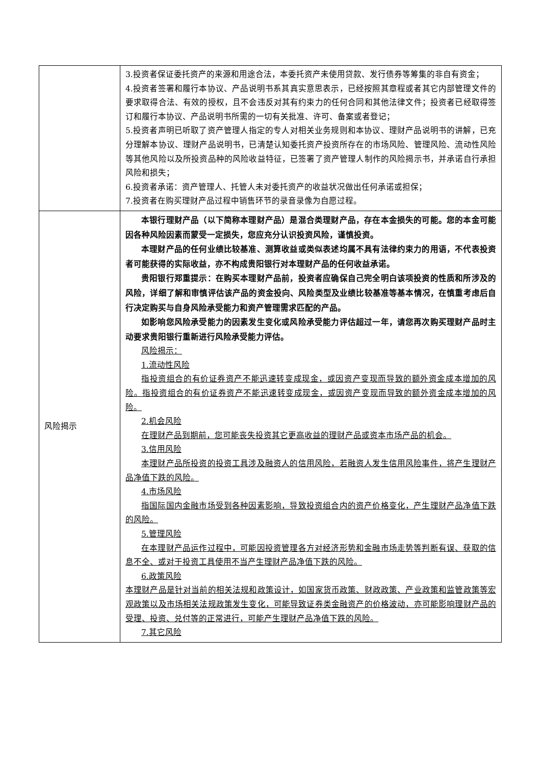| | 3.投资者保证委托资产的来源和用途合法，本委托资产未使用贷款、发行债券等筹集的非自有资金； 4.投资者签署和履行本协议、产品说明书系其真实意思表示，已经按照其章程或者其它内部管理文件的要求取得合法、有效的授权，且不会违反对其有约束力的任何合同和其他法律文件；投资者已经取得签订和履行本协议、产品说明书所需的一切有关批准、许可、备案或者登记； 5.投资者声明已听取了资产管理人指定的专人对相关业务规则和本协议、理财产品说明书的讲解，已充分理解本协议、理财产品说明书，已清楚认知委托资产投资所存在的市场风险、管理风险、流动性风险等其他风险以及所投资品种的风险收益特征，已签署了资产管理人制作的风险揭示书，并承诺自行承担风险和损失； 6.投资者承诺：资产管理人、托管人未对委托资产的收益状况做出任何承诺或担保； 7.投资者在购买理财产品过程中销售环节的录音录像为自愿过程。 |
| 风险揭示 | 本银行理财产品（以下简称本理财产品）是混合类理财产品，存在本金损失的可能。您的本金可能因各种风险因素而蒙受一定损失，您应充分认识投资风险，谨慎投资。 本理财产品的任何业绩比较基准、测算收益或类似表述均属不具有法律约束力的用语，不代表投资者可能获得的实际收益，亦不构成贵阳银行对本理财产品的任何收益承诺。 贵阳银行郑重提示：在购买本理财产品前，投资者应确保自己完全明白该项投资的性质和所涉及的风险，详细了解和审慎评估该产品的资金投向、风险类型及业绩比较基准等基本情况，在慎重考虑后自行决定购买与自身风险承受能力和资产管理需求匹配的产品。 如影响您风险承受能力的因素发生变化或风险承受能力评估超过一年，请您再次购买理财产品时主动要求贵阳银行重新进行风险承受能力评估。 风险揭示： 1.流动性风险 指投资组合的有价证券资产不能迅速转变成现金，或因资产变现而导致的额外资金成本增加的风险。指投资组合的有价证券资产不能迅速转变成现金，或因资产变现而导致的额外资金成本增加的风险。 2.机会风险 在理财产品到期前，您可能丧失投资其它更高收益的理财产品或资本市场产品的机会。 3.信用风险 本理财产品所投资的投资工具涉及融资人的信用风险，若融资人发生信用风险事件，将产生理财产品净值下跌的风险。 4.市场风险 指国际国内金融市场受到各种因素影响，导致投资组合内的资产价格变化，产生理财产品净值下跌的风险。 5.管理风险 在本理财产品运作过程中，可能因投资管理各方对经济形势和金融市场走势等判断有误、获取的信息不全、或对于投资工具使用不当产生理财产品净值下跌的风险。 6.政策风险 本理财产品是针对当前的相关法规和政策设计，如国家货币政策、财政政策、产业政策和监管政策等宏观政策以及市场相关法规政策发生变化，可能导致证券类金融资产的价格波动，亦可能影响理财产品的受理、投资、兑付等的正常进行，可能产生理财产品净值下跌的风险。 7.其它风险 |